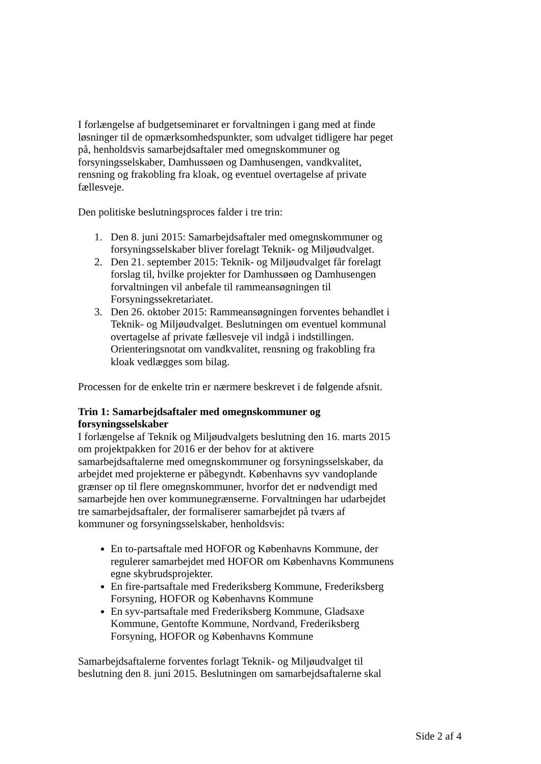I forlængelse af budgetseminaret er forvaltningen i gang med at finde løsninger til de opmærksomhedspunkter, som udvalget tidligere har peget på, henholdsvis samarbejdsaftaler med omegnskommuner og forsyningsselskaber, Damhussøen og Damhusengen, vandkvalitet, rensning og frakobling fra kloak, og eventuel overtagelse af private fællesveje.
Den politiske beslutningsproces falder i tre trin:
1. Den 8. juni 2015: Samarbejdsaftaler med omegnskommuner og forsyningsselskaber bliver forelagt Teknik- og Miljøudvalget.
2. Den 21. september 2015: Teknik- og Miljøudvalget får forelagt forslag til, hvilke projekter for Damhussøen og Damhusengen forvaltningen vil anbefale til rammeansøgningen til Forsyningssekretariatet.
3. Den 26. oktober 2015: Rammeansøgningen forventes behandlet i Teknik- og Miljøudvalget. Beslutningen om eventuel kommunal overtagelse af private fællesveje vil indgå i indstillingen. Orienteringsnotat om vandkvalitet, rensning og frakobling fra kloak vedlægges som bilag.
Processen for de enkelte trin er nærmere beskrevet i de følgende afsnit.
Trin 1: Samarbejdsaftaler med omegnskommuner og forsyningsselskaber
I forlængelse af Teknik og Miljøudvalgets beslutning den 16. marts 2015 om projektpakken for 2016 er der behov for at aktivere samarbejdsaftalerne med omegnskommuner og forsyningsselskaber, da arbejdet med projekterne er påbegyndt. Københavns syv vandoplande grænser op til flere omegnskommuner, hvorfor det er nødvendigt med samarbejde hen over kommunegrænserne. Forvaltningen har udarbejdet tre samarbejdsaftaler, der formaliserer samarbejdet på tværs af kommuner og forsyningsselskaber, henholdsvis:
En to-partsaftale med HOFOR og Københavns Kommune, der regulerer samarbejdet med HOFOR om Københavns Kommunens egne skybrudsprojekter.
En fire-partsaftale med Frederiksberg Kommune, Frederiksberg Forsyning, HOFOR og Københavns Kommune
En syv-partsaftale med Frederiksberg Kommune, Gladsaxe Kommune, Gentofte Kommune, Nordvand, Frederiksberg Forsyning, HOFOR og Københavns Kommune
Samarbejdsaftalerne forventes forlagt Teknik- og Miljøudvalget til beslutning den 8. juni 2015. Beslutningen om samarbejdsaftalerne skal
Side 2 af 4